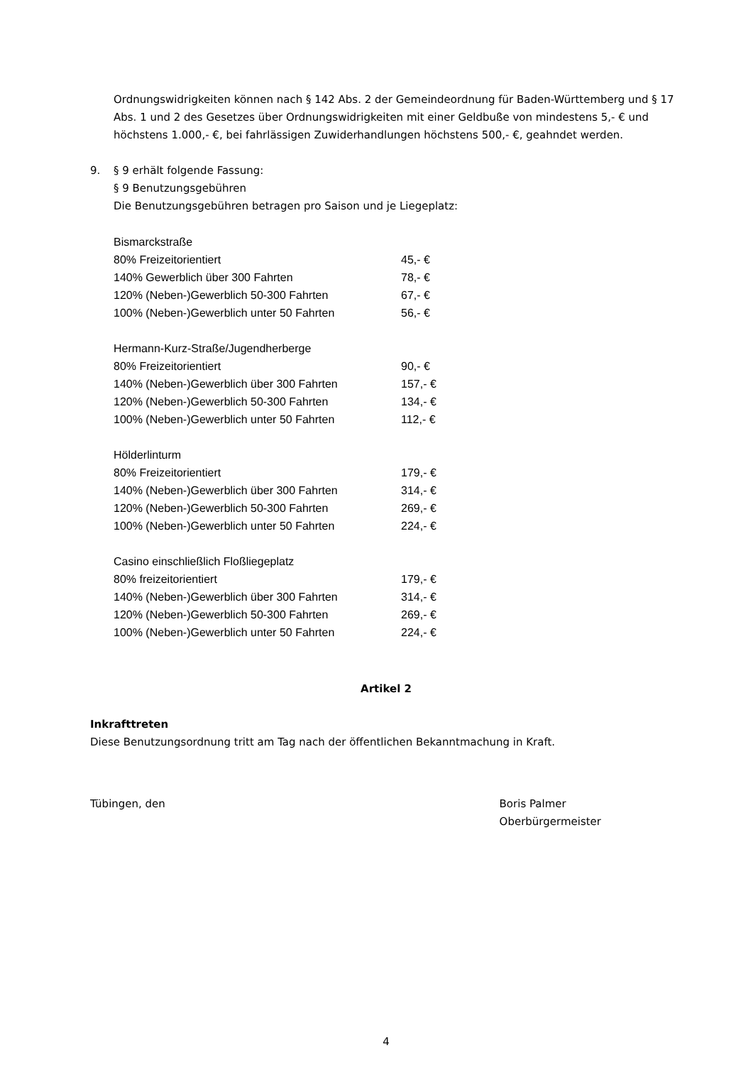Ordnungswidrigkeiten können nach § 142 Abs. 2 der Gemeindeordnung für Baden-Württemberg und § 17 Abs. 1 und 2 des Gesetzes über Ordnungswidrigkeiten mit einer Geldbuße von mindestens 5,- € und höchstens 1.000,- €, bei fahrlässigen Zuwiderhandlungen höchstens 500,- €, geahndet werden.
9. § 9 erhält folgende Fassung:
§ 9 Benutzungsgebühren
Die Benutzungsgebühren betragen pro Saison und je Liegeplatz:
| Bismarckstraße | |
| 80% Freizeitorientiert | 45,- € |
| 140% Gewerblich über 300 Fahrten | 78,- € |
| 120% (Neben-)Gewerblich 50-300 Fahrten | 67,- € |
| 100% (Neben-)Gewerblich unter 50 Fahrten | 56,- € |
| Hermann-Kurz-Straße/Jugendherberge | |
| 80% Freizeitorientiert | 90,- € |
| 140% (Neben-)Gewerblich über 300 Fahrten | 157,- € |
| 120% (Neben-)Gewerblich 50-300 Fahrten | 134,- € |
| 100% (Neben-)Gewerblich unter 50 Fahrten | 112,- € |
| Hölderlinturm | |
| 80% Freizeitorientiert | 179,- € |
| 140% (Neben-)Gewerblich über 300 Fahrten | 314,- € |
| 120% (Neben-)Gewerblich 50-300 Fahrten | 269,- € |
| 100% (Neben-)Gewerblich unter 50 Fahrten | 224,- € |
| Casino einschließlich Floßliegeplatz | |
| 80% freizeitorientiert | 179,- € |
| 140% (Neben-)Gewerblich über 300 Fahrten | 314,- € |
| 120% (Neben-)Gewerblich 50-300 Fahrten | 269,- € |
| 100% (Neben-)Gewerblich unter 50 Fahrten | 224,- € |
Artikel 2
Inkrafttreten
Diese Benutzungsordnung tritt am Tag nach der öffentlichen Bekanntmachung in Kraft.
Tübingen, den Boris Palmer
Oberbürgermeister
4